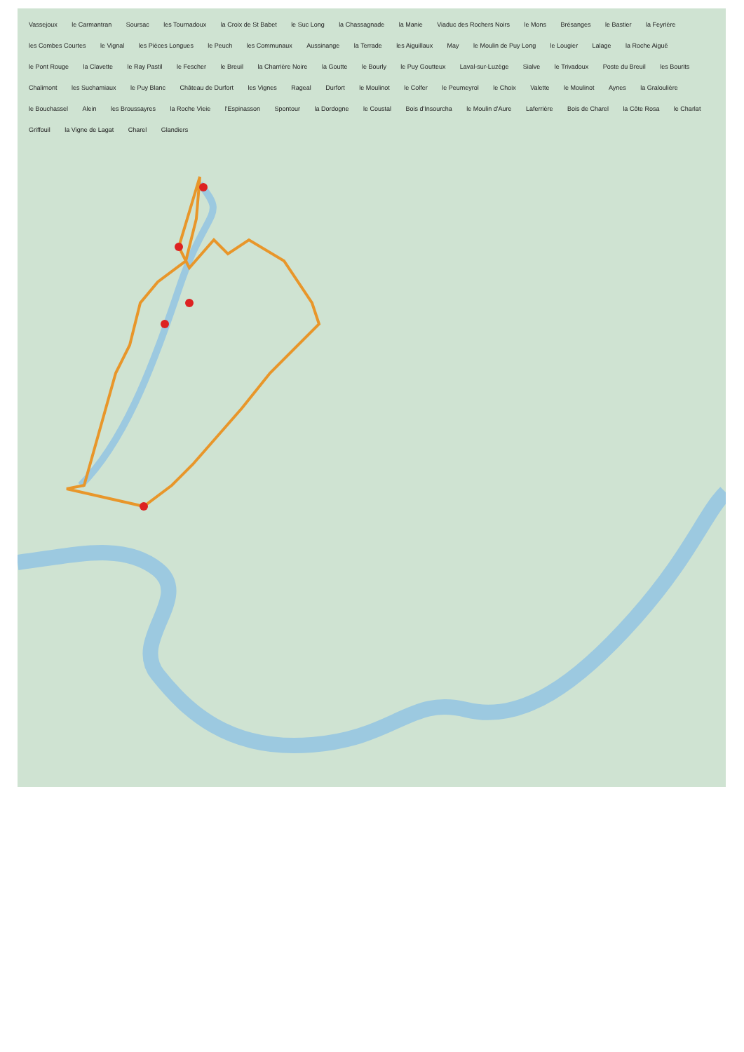Vassejoux le Carmantran Soursac les Tournadoux la Croix de St Babet le Suc Long la Chassagnade la Manie Viaduc des Rochers Noirs le Mons Brésanges le Bastier la Feyrière les Combes Courtes le Vignal les Pièces Longues le Peuch les Communaux Aussinange la Terrade les Aiguillaux May le Moulin de Puy Long le Lougier Lalage la Roche Aiguë le Pont Rouge la Clavette le Ray Pastil le Fescher le Breuil la Charrière Noire la Goutte le Bourly le Puy Goutteux Laval-sur-Luzège Sialve le Trivadoux Poste du Breuil les Bourits Chalimont les Suchamiaux le Puy Blanc Château de Durfort les Vignes Rageal Durfort le Moulinot le Colfer le Peumeyrol le Choix Valette le Moulinot Aynes la Graloulière le Bouchassel Alein les Broussayres la Roche Vieie l'Espinasson Spontour la Dordogne le Coustal Bois d'Insourcha le Moulin d'Aure Laferrière Bois de Charel la Côte Rosa le Charlat Griffouil la Vigne de Lagat Charel Glandiers